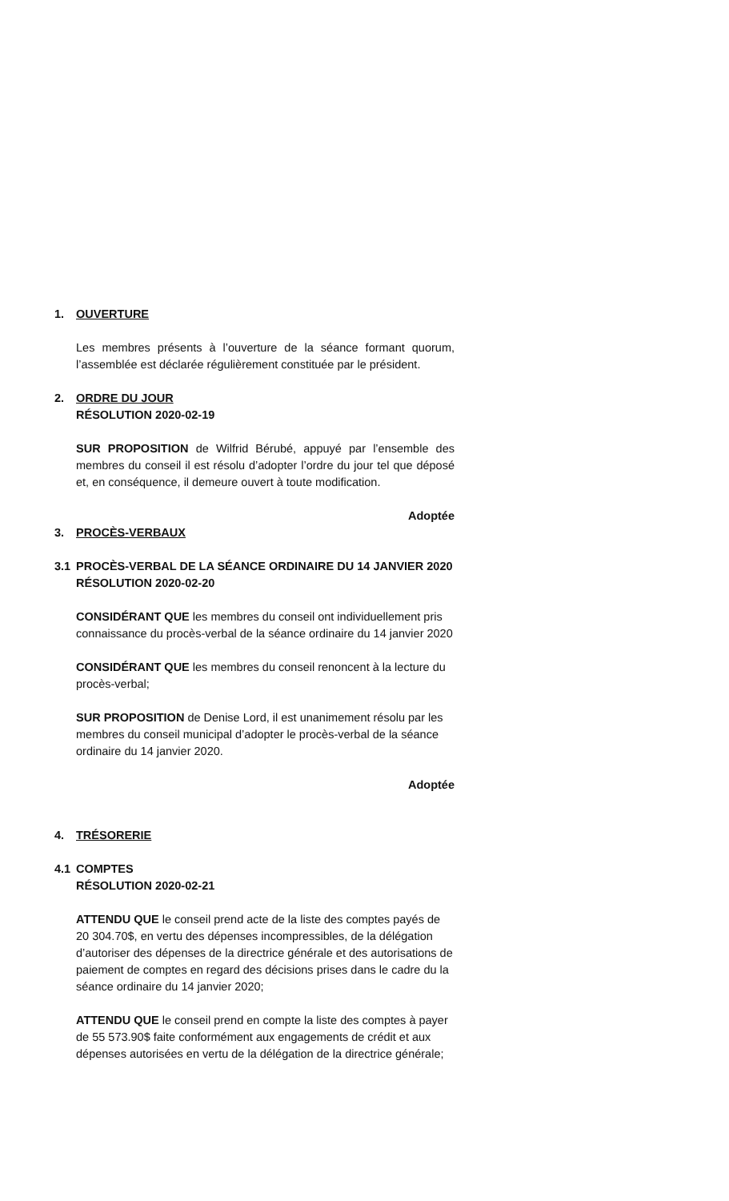1. OUVERTURE
Les membres présents à l’ouverture de la séance formant quorum, l’assemblée est déclarée régulièrement constituée par le président.
2. ORDRE DU JOUR
RÉSOLUTION 2020-02-19
SUR PROPOSITION de Wilfrid Bérubé, appuyé par l’ensemble des membres du conseil il est résolu d’adopter l’ordre du jour tel que déposé et, en conséquence, il demeure ouvert à toute modification.
Adoptée
3. PROCÈS-VERBAUX
3.1 PROCÈS-VERBAL DE LA SÉANCE ORDINAIRE DU 14 JANVIER 2020
RÉSOLUTION 2020-02-20
CONSIDÉRANT QUE les membres du conseil ont individuellement pris connaissance du procès-verbal de la séance ordinaire du 14 janvier 2020
CONSIDÉRANT QUE les membres du conseil renoncent à la lecture du procès-verbal;
SUR PROPOSITION de Denise Lord, il est unanimement résolu par les membres du conseil municipal d’adopter le procès-verbal de la séance ordinaire du 14 janvier 2020.
Adoptée
4. TRÉSORERIE
4.1 COMPTES
RÉSOLUTION 2020-02-21
ATTENDU QUE le conseil prend acte de la liste des comptes payés de 20 304.70$, en vertu des dépenses incompressibles, de la délégation d’autoriser des dépenses de la directrice générale et des autorisations de paiement de comptes en regard des décisions prises dans le cadre du la séance ordinaire du 14 janvier 2020;
ATTENDU QUE le conseil prend en compte la liste des comptes à payer de 55 573.90$ faite conformément aux engagements de crédit et aux dépenses autorisées en vertu de la délégation de la directrice générale;